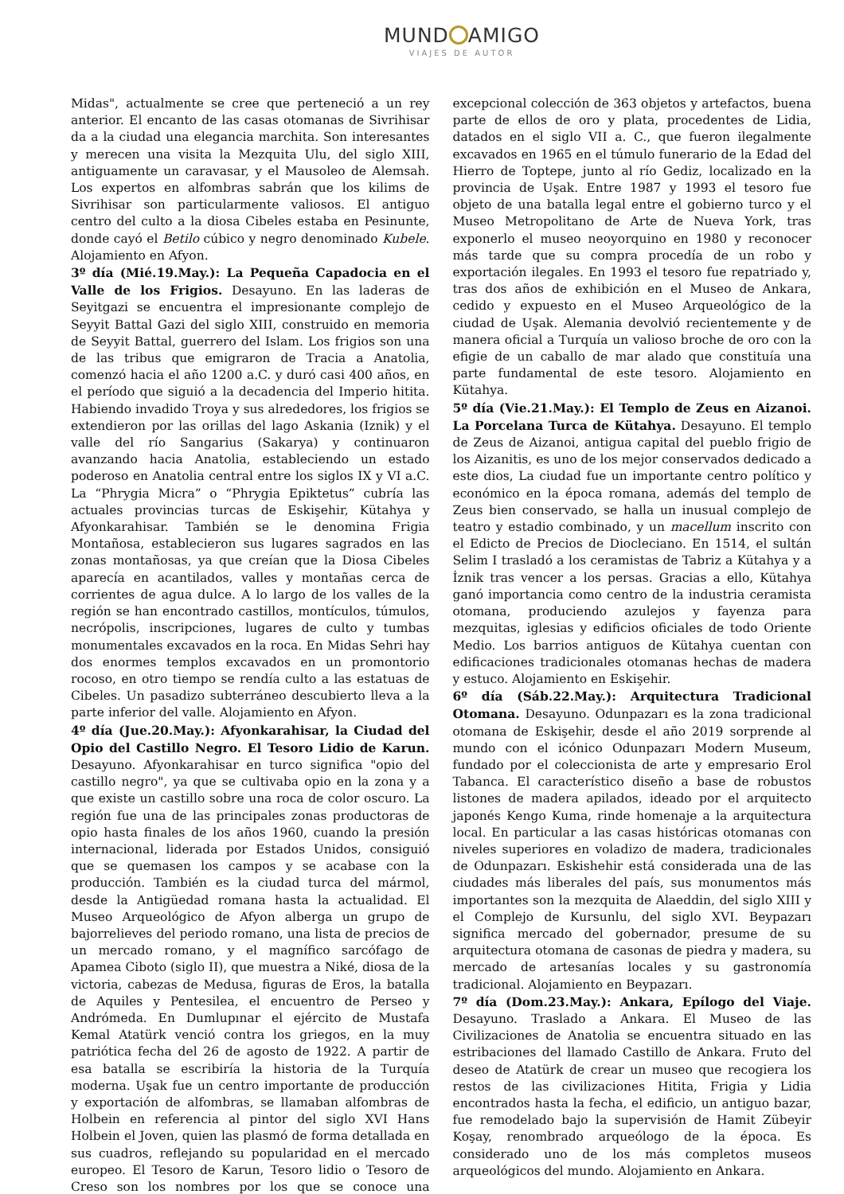MUND AMIGO
VIAJES DE AUTOR
Midas", actualmente se cree que perteneció a un rey anterior. El encanto de las casas otomanas de Sivrihisar da a la ciudad una elegancia marchita. Son interesantes y merecen una visita la Mezquita Ulu, del siglo XIII, antiguamente un caravasar, y el Mausoleo de Alemsah. Los expertos en alfombras sabrán que los kilims de Sivrihisar son particularmente valiosos. El antiguo centro del culto a la diosa Cibeles estaba en Pesinunte, donde cayó el Betilo cúbico y negro denominado Kubele. Alojamiento en Afyon.
3º día (Mié.19.May.): La Pequeña Capadocia en el Valle de los Frigios. Desayuno. En las laderas de Seyitgazi se encuentra el impresionante complejo de Seyyit Battal Gazi del siglo XIII, construido en memoria de Seyyit Battal, guerrero del Islam. Los frigios son una de las tribus que emigraron de Tracia a Anatolia, comenzó hacia el año 1200 a.C. y duró casi 400 años, en el período que siguió a la decadencia del Imperio hitita. Habiendo invadido Troya y sus alrededores, los frigios se extendieron por las orillas del lago Askania (Iznik) y el valle del río Sangarius (Sakarya) y continuaron avanzando hacia Anatolia, estableciendo un estado poderoso en Anatolia central entre los siglos IX y VI a.C. La “Phrygia Micra” o “Phrygia Epiktetus” cubría las actuales provincias turcas de Eskişehir, Kütahya y Afyonkarahisar. También se le denomina Frigia Montañosa, establecieron sus lugares sagrados en las zonas montañosas, ya que creían que la Diosa Cibeles aparecía en acantilados, valles y montañas cerca de corrientes de agua dulce. A lo largo de los valles de la región se han encontrado castillos, montículos, túmulos, necrópolis, inscripciones, lugares de culto y tumbas monumentales excavados en la roca. En Midas Sehri hay dos enormes templos excavados en un promontorio rocoso, en otro tiempo se rendía culto a las estatuas de Cibeles. Un pasadizo subterráneo descubierto lleva a la parte inferior del valle. Alojamiento en Afyon.
4º día (Jue.20.May.): Afyonkarahisar, la Ciudad del Opio del Castillo Negro. El Tesoro Lidio de Karun. Desayuno. Afyonkarahisar en turco significa "opio del castillo negro", ya que se cultivaba opio en la zona y a que existe un castillo sobre una roca de color oscuro. La región fue una de las principales zonas productoras de opio hasta finales de los años 1960, cuando la presión internacional, liderada por Estados Unidos, consiguió que se quemasen los campos y se acabase con la producción. También es la ciudad turca del mármol, desde la Antigüedad romana hasta la actualidad. El Museo Arqueológico de Afyon alberga un grupo de bajorrelieves del periodo romano, una lista de precios de un mercado romano, y el magnífico sarcófago de Apamea Ciboto (siglo II), que muestra a Niké, diosa de la victoria, cabezas de Medusa, figuras de Eros, la batalla de Aquiles y Pentesilea, el encuentro de Perseo y Andrómeda. En Dumlupınar el ejército de Mustafa Kemal Atatürk venció contra los griegos, en la muy patriótica fecha del 26 de agosto de 1922. A partir de esa batalla se escribiría la historia de la Turquía moderna. Uşak fue un centro importante de producción y exportación de alfombras, se llamaban alfombras de Holbein en referencia al pintor del siglo XVI Hans Holbein el Joven, quien las plasmó de forma detallada en sus cuadros, reflejando su popularidad en el mercado europeo. El Tesoro de Karun, Tesoro lidio o Tesoro de Creso son los nombres por los que se conoce una excepcional colección de 363 objetos y artefactos, buena parte de ellos de oro y plata, procedentes de Lidia, datados en el siglo VII a. C., que fueron ilegalmente excavados en 1965 en el túmulo funerario de la Edad del Hierro de Toptepe, junto al río Gediz, localizado en la provincia de Uşak. Entre 1987 y 1993 el tesoro fue objeto de una batalla legal entre el gobierno turco y el Museo Metropolitano de Arte de Nueva York, tras exponerlo el museo neoyorquino en 1980 y reconocer más tarde que su compra procedía de un robo y exportación ilegales. En 1993 el tesoro fue repatriado y, tras dos años de exhibición en el Museo de Ankara, cedido y expuesto en el Museo Arqueológico de la ciudad de Uşak. Alemania devolvió recientemente y de manera oficial a Turquía un valioso broche de oro con la efigie de un caballo de mar alado que constituía una parte fundamental de este tesoro. Alojamiento en Kütahya.
5º día (Vie.21.May.): El Templo de Zeus en Aizanoi. La Porcelana Turca de Kütahya. Desayuno. El templo de Zeus de Aizanoi, antigua capital del pueblo frigio de los Aizanitis, es uno de los mejor conservados dedicado a este dios, La ciudad fue un importante centro político y económico en la época romana, además del templo de Zeus bien conservado, se halla un inusual complejo de teatro y estadio combinado, y un macellum inscrito con el Edicto de Precios de Diocleciano. En 1514, el sultán Selim I trasladó a los ceramistas de Tabriz a Kütahya y a İznik tras vencer a los persas. Gracias a ello, Kütahya ganó importancia como centro de la industria ceramista otomana, produciendo azulejos y fayenza para mezquitas, iglesias y edificios oficiales de todo Oriente Medio. Los barrios antiguos de Kütahya cuentan con edificaciones tradicionales otomanas hechas de madera y estuco. Alojamiento en Eskişehir.
6º día (Sáb.22.May.): Arquitectura Tradicional Otomana. Desayuno. Odunpazarı es la zona tradicional otomana de Eskişehir, desde el año 2019 sorprende al mundo con el icónico Odunpazarı Modern Museum, fundado por el coleccionista de arte y empresario Erol Tabanca. El característico diseño a base de robustos listones de madera apilados, ideado por el arquitecto japonés Kengo Kuma, rinde homenaje a la arquitectura local. En particular a las casas históricas otomanas con niveles superiores en voladizo de madera, tradicionales de Odunpazarı. Eskishehir está considerada una de las ciudades más liberales del país, sus monumentos más importantes son la mezquita de Alaeddin, del siglo XIII y el Complejo de Kursunlu, del siglo XVI. Beypazarı significa mercado del gobernador, presume de su arquitectura otomana de casonas de piedra y madera, su mercado de artesanías locales y su gastronomía tradicional. Alojamiento en Beypazarı.
7º día (Dom.23.May.): Ankara, Epílogo del Viaje. Desayuno. Traslado a Ankara. El Museo de las Civilizaciones de Anatolia se encuentra situado en las estribaciones del llamado Castillo de Ankara. Fruto del deseo de Atatürk de crear un museo que recogiera los restos de las civilizaciones Hitita, Frigia y Lidia encontrados hasta la fecha, el edificio, un antiguo bazar, fue remodelado bajo la supervisión de Hamit Zübeyir Koşay, renombrado arqueólogo de la época. Es considerado uno de los más completos museos arqueológicos del mundo. Alojamiento en Ankara.